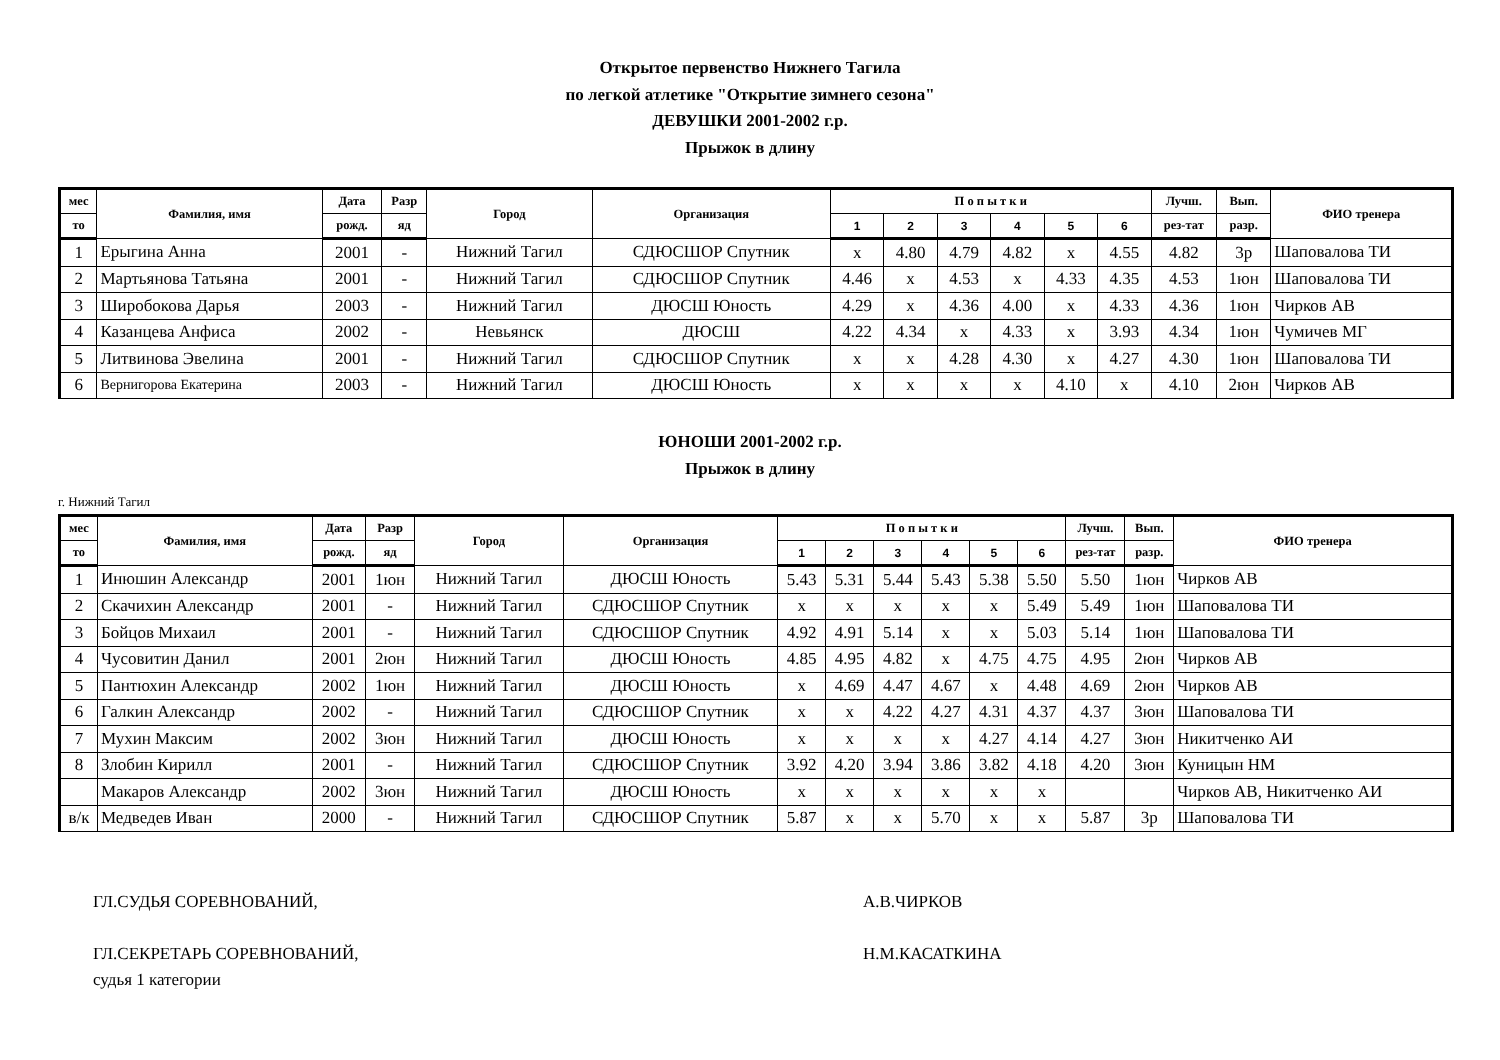Открытое первенство Нижнего Тагила
по легкой атлетике "Открытие зимнего сезона"
ДЕВУШКИ 2001-2002 г.р.
Прыжок в длину
| мес | Фамилия, имя | Дата | Разр | Город | Организация | П о п ы т к и | | | | | | Лучш. | Вып. | ФИО тренера |
| --- | --- | --- | --- | --- | --- | --- | --- | --- | --- | --- | --- | --- | --- | --- |
| то | | рожд. | яд | | | 1 | 2 | 3 | 4 | 5 | 6 | рез-тат | разр. | |
| 1 | Ерыгина Анна | 2001 | - | Нижний Тагил | СДЮСШОР Спутник | х | 4.80 | 4.79 | 4.82 | х | 4.55 | 4.82 | 3р | Шаповалова ТИ |
| 2 | Мартьянова Татьяна | 2001 | - | Нижний Тагил | СДЮСШОР Спутник | 4.46 | х | 4.53 | х | 4.33 | 4.35 | 4.53 | 1юн | Шаповалова ТИ |
| 3 | Широбокова Дарья | 2003 | - | Нижний Тагил | ДЮСШ Юность | 4.29 | х | 4.36 | 4.00 | х | 4.33 | 4.36 | 1юн | Чирков АВ |
| 4 | Казанцева Анфиса | 2002 | - | Невьянск | ДЮСШ | 4.22 | 4.34 | х | 4.33 | х | 3.93 | 4.34 | 1юн | Чумичев МГ |
| 5 | Литвинова Эвелина | 2001 | - | Нижний Тагил | СДЮСШОР Спутник | х | х | 4.28 | 4.30 | х | 4.27 | 4.30 | 1юн | Шаповалова ТИ |
| 6 | Вернигорова Екатерина | 2003 | - | Нижний Тагил | ДЮСШ Юность | х | х | х | х | 4.10 | х | 4.10 | 2юн | Чирков АВ |
ЮНОШИ 2001-2002 г.р.
Прыжок в длину
г. Нижний Тагил
| мес | Фамилия, имя | Дата | Разр | Город | Организация | П о п ы т к и | | | | | | Лучш. | Вып. | ФИО тренера |
| --- | --- | --- | --- | --- | --- | --- | --- | --- | --- | --- | --- | --- | --- | --- |
| то | | рожд. | яд | | | 1 | 2 | 3 | 4 | 5 | 6 | рез-тат | разр. | |
| 1 | Инюшин Александр | 2001 | 1юн | Нижний Тагил | ДЮСШ Юность | 5.43 | 5.31 | 5.44 | 5.43 | 5.38 | 5.50 | 5.50 | 1юн | Чирков АВ |
| 2 | Скачихин Александр | 2001 | - | Нижний Тагил | СДЮСШОР Спутник | х | х | х | х | х | 5.49 | 5.49 | 1юн | Шаповалова ТИ |
| 3 | Бойцов Михаил | 2001 | - | Нижний Тагил | СДЮСШОР Спутник | 4.92 | 4.91 | 5.14 | х | х | 5.03 | 5.14 | 1юн | Шаповалова ТИ |
| 4 | Чусовитин Данил | 2001 | 2юн | Нижний Тагил | ДЮСШ Юность | 4.85 | 4.95 | 4.82 | х | 4.75 | 4.75 | 4.95 | 2юн | Чирков АВ |
| 5 | Пантюхин Александр | 2002 | 1юн | Нижний Тагил | ДЮСШ Юность | х | 4.69 | 4.47 | 4.67 | х | 4.48 | 4.69 | 2юн | Чирков АВ |
| 6 | Галкин Александр | 2002 | - | Нижний Тагил | СДЮСШОР Спутник | х | х | 4.22 | 4.27 | 4.31 | 4.37 | 4.37 | 3юн | Шаповалова ТИ |
| 7 | Мухин Максим | 2002 | 3юн | Нижний Тагил | ДЮСШ Юность | х | х | х | х | 4.27 | 4.14 | 4.27 | 3юн | Никитченко АИ |
| 8 | Злобин Кирилл | 2001 | - | Нижний Тагил | СДЮСШОР Спутник | 3.92 | 4.20 | 3.94 | 3.86 | 3.82 | 4.18 | 4.20 | 3юн | Куницын НМ |
| | Макаров Александр | 2002 | 3юн | Нижний Тагил | ДЮСШ Юность | х | х | х | х | х | х | | | Чирков АВ, Никитченко АИ |
| в/к | Медведев Иван | 2000 | - | Нижний Тагил | СДЮСШОР Спутник | 5.87 | х | х | 5.70 | х | х | 5.87 | 3р | Шаповалова ТИ |
ГЛ.СУДЬЯ СОРЕВНОВАНИЙ, А.В.ЧИРКОВ
ГЛ.СЕКРЕТАРЬ СОРЕВНОВАНИЙ, Н.М.КАСАТКИНА
судья 1 категории